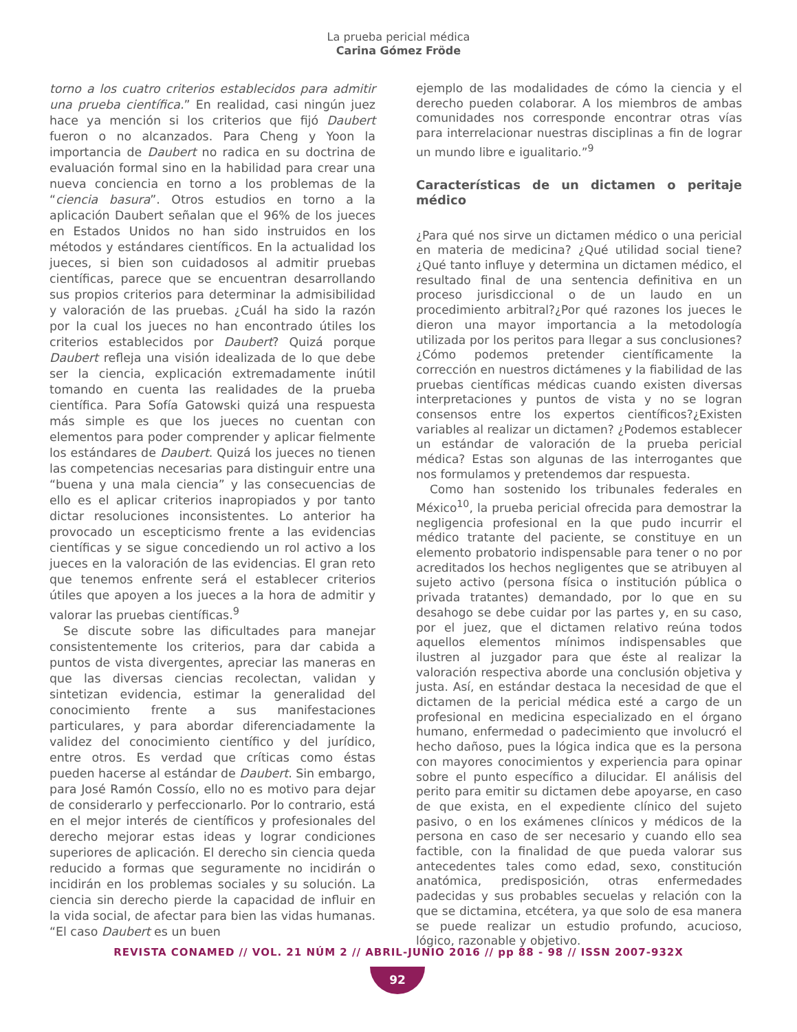La prueba pericial médica
Carina Gómez Fröde
torno a los cuatro criterios establecidos para admitir una prueba científica.” En realidad, casi ningún juez hace ya mención si los criterios que fijó Daubert fueron o no alcanzados. Para Cheng y Yoon la importancia de Daubert no radica en su doctrina de evaluación formal sino en la habilidad para crear una nueva conciencia en torno a los problemas de la “ciencia basura”. Otros estudios en torno a la aplicación Daubert señalan que el 96% de los jueces en Estados Unidos no han sido instruidos en los métodos y estándares científicos. En la actualidad los jueces, si bien son cuidadosos al admitir pruebas científicas, parece que se encuentran desarrollando sus propios criterios para determinar la admisibilidad y valoración de las pruebas. ¿Cuál ha sido la razón por la cual los jueces no han encontrado útiles los criterios establecidos por Daubert? Quizá porque Daubert refleja una visión idealizada de lo que debe ser la ciencia, explicación extremadamente inútil tomando en cuenta las realidades de la prueba científica. Para Sofía Gatowski quizá una respuesta más simple es que los jueces no cuentan con elementos para poder comprender y aplicar fielmente los estándares de Daubert. Quizá los jueces no tienen las competencias necesarias para distinguir entre una “buena y una mala ciencia” y las consecuencias de ello es el aplicar criterios inapropiados y por tanto dictar resoluciones inconsistentes. Lo anterior ha provocado un escepticismo frente a las evidencias científicas y se sigue concediendo un rol activo a los jueces en la valoración de las evidencias. El gran reto que tenemos enfrente será el establecer criterios útiles que apoyen a los jueces a la hora de admitir y valorar las pruebas científicas.<sup>9</sup>
Se discute sobre las dificultades para manejar consistentemente los criterios, para dar cabida a puntos de vista divergentes, apreciar las maneras en que las diversas ciencias recolectan, validan y sintetizan evidencia, estimar la generalidad del conocimiento frente a sus manifestaciones particulares, y para abordar diferenciadamente la validez del conocimiento científico y del jurídico, entre otros. Es verdad que críticas como éstas pueden hacerse al estándar de Daubert. Sin embargo, para José Ramón Cossío, ello no es motivo para dejar de considerarlo y perfeccionarlo. Por lo contrario, está en el mejor interés de científicos y profesionales del derecho mejorar estas ideas y lograr condiciones superiores de aplicación. El derecho sin ciencia queda reducido a formas que seguramente no incidirán o incidirán en los problemas sociales y su solución. La ciencia sin derecho pierde la capacidad de influir en la vida social, de afectar para bien las vidas humanas. “El caso Daubert es un buen
ejemplo de las modalidades de cómo la ciencia y el derecho pueden colaborar. A los miembros de ambas comunidades nos corresponde encontrar otras vías para interrelacionar nuestras disciplinas a fin de lograr un mundo libre e igualitario.”<sup>9</sup>
Características de un dictamen o peritaje médico
¿Para qué nos sirve un dictamen médico o una pericial en materia de medicina? ¿Qué utilidad social tiene? ¿Qué tanto influye y determina un dictamen médico, el resultado final de una sentencia definitiva en un proceso jurisdiccional o de un laudo en un procedimiento arbitral?¿Por qué razones los jueces le dieron una mayor importancia a la metodología utilizada por los peritos para llegar a sus conclusiones?¿Cómo podemos pretender científicamente la corrección en nuestros dictámenes y la fiabilidad de las pruebas científicas médicas cuando existen diversas interpretaciones y puntos de vista y no se logran consensos entre los expertos científicos?¿Existen variables al realizar un dictamen? ¿Podemos establecer un estándar de valoración de la prueba pericial médica? Estas son algunas de las interrogantes que nos formulamos y pretendemos dar respuesta.
Como han sostenido los tribunales federales en México<sup>10</sup>, la prueba pericial ofrecida para demostrar la negligencia profesional en la que pudo incurrir el médico tratante del paciente, se constituye en un elemento probatorio indispensable para tener o no por acreditados los hechos negligentes que se atribuyen al sujeto activo (persona física o institución pública o privada tratantes) demandado, por lo que en su desahogo se debe cuidar por las partes y, en su caso, por el juez, que el dictamen relativo reúna todos aquellos elementos mínimos indispensables que ilustren al juzgador para que éste al realizar la valoración respectiva aborde una conclusión objetiva y justa. Así, en estándar destaca la necesidad de que el dictamen de la pericial médica esté a cargo de un profesional en medicina especializado en el órgano humano, enfermedad o padecimiento que involucró el hecho dañoso, pues la lógica indica que es la persona con mayores conocimientos y experiencia para opinar sobre el punto específico a dilucidar. El análisis del perito para emitir su dictamen debe apoyarse, en caso de que exista, en el expediente clínico del sujeto pasivo, o en los exámenes clínicos y médicos de la persona en caso de ser necesario y cuando ello sea factible, con la finalidad de que pueda valorar sus antecedentes tales como edad, sexo, constitución anatómica, predisposición, otras enfermedades padecidas y sus probables secuelas y relación con la que se dictamina, etcétera, ya que solo de esa manera se puede realizar un estudio profundo, acucioso, lógico, razonable y objetivo.
REVISTA CONAMED // VOL. 21 NÚM 2 // ABRIL-JUNIO 2016 // pp 88 - 98 // ISSN 2007-932X
92